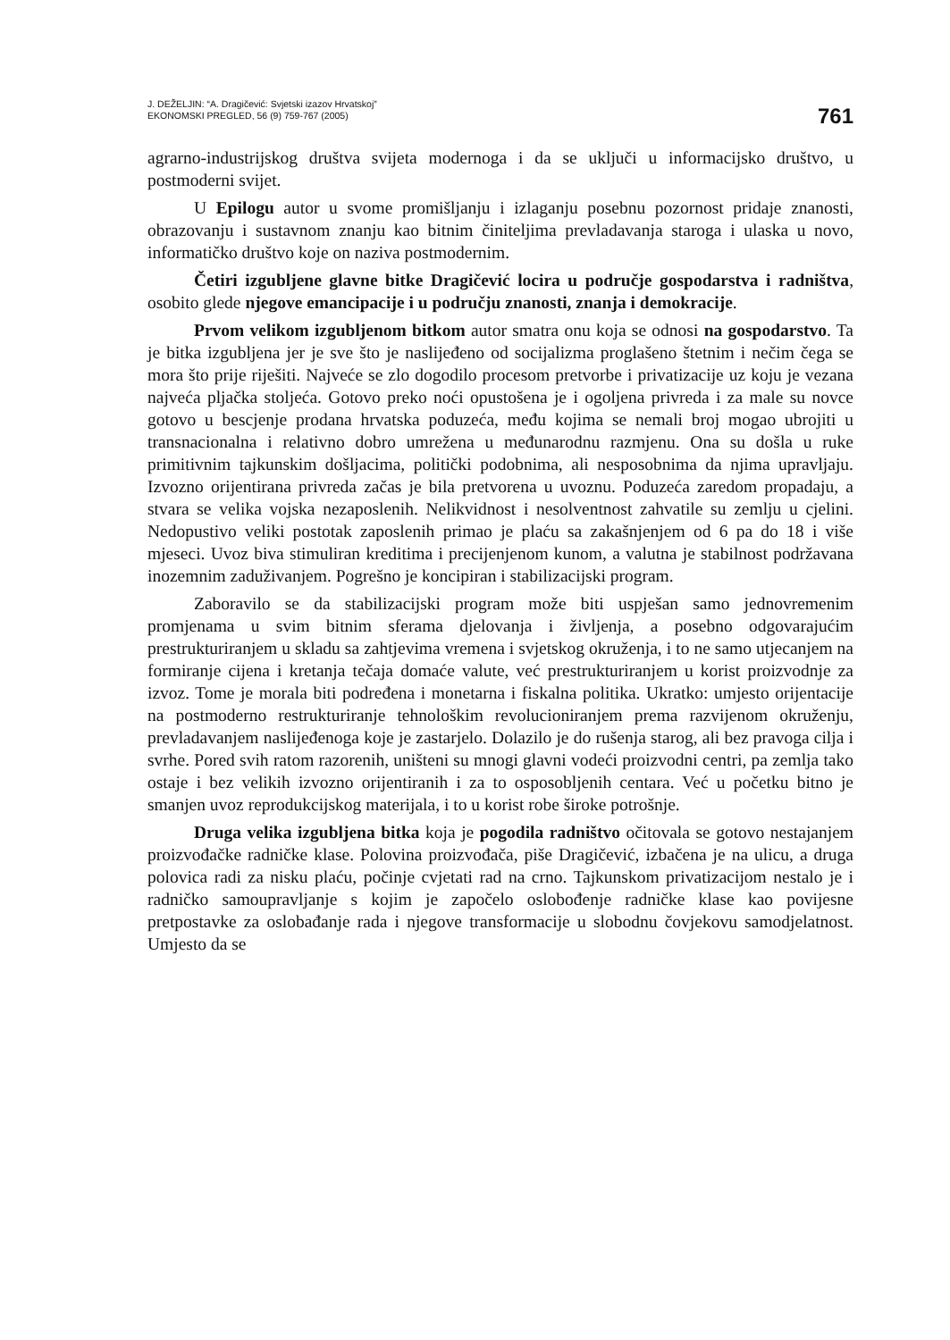J. DEŽELJIN: “A. Dragičević: Svjetski izazov Hrvatskoj”
EKONOMSKI PREGLED, 56 (9) 759-767 (2005)
761
agrarno-industrijskog društva svijeta modernoga i da se uključi u informacijsko društvo, u postmoderni svijet.
U Epilogu autor u svome promišljanju i izlaganju posebnu pozornost pridaje znanosti, obrazovanju i sustavnom znanju kao bitnim činiteljima prevladavanja staroga i ulaska u novo, informatičko društvo koje on naziva postmodernim.
Četiri izgubljene glavne bitke Dragičević locira u područje gospodarstva i radništva, osobito glede njegove emancipacije i u području znanosti, znanja i demokracije.
Prvom velikom izgubljenom bitkom autor smatra onu koja se odnosi na gospodarstvo. Ta je bitka izgubljena jer je sve što je naslijeđeno od socijalizma proglašeno štetnim i nečim čega se mora što prije riješiti. Najveće se zlo dogodilo procesom pretvorbe i privatizacije uz koju je vezana najveća pljačka stoljeća. Gotovo preko noći opustošena je i ogoljena privreda i za male su novce gotovo u bescjenje prodana hrvatska poduzeća, među kojima se nemali broj mogao ubrojiti u transnacionalna i relativno dobro umrežena u međunarodnu razmjenu. Ona su došla u ruke primitivnim tajkunskim došljacima, politički podobnima, ali nesposobnima da njima upravljaju. Izvozno orijentirana privreda začas je bila pretvorena u uvoznu. Poduzeća zaredom propadaju, a stvara se velika vojska nezaposlenih. Nelikvidnost i nesolventnost zahvatile su zemlju u cjelini. Nedopustivo veliki postotak zaposlenih primao je plaću sa zakašnjenjem od 6 pa do 18 i više mjeseci. Uvoz biva stimuliran kreditima i precijenjenom kunom, a valutna je stabilnost podržavana inozemnim zaduživanjem. Pogrešno je koncipiran i stabilizacijski program.
Zaboravilo se da stabilizacijski program može biti uspješan samo jednovremenim promjenama u svim bitnim sferama djelovanja i življenja, a posebno odgovarajućim prestrukturiranjem u skladu sa zahtjevima vremena i svjetskog okruženja, i to ne samo utjecanjem na formiranje cijena i kretanja tečaja domaće valute, već prestrukturiranjem u korist proizvodnje za izvoz. Tome je morala biti podređena i monetarna i fiskalna politika. Ukratko: umjesto orijentacije na postmoderno restrukturiranje tehnološkim revolucioniranjem prema razvijenom okruženju, prevladavanjem naslijeđenoga koje je zastarjelo. Dolazilo je do rušenja starog, ali bez pravoga cilja i svrhe. Pored svih ratom razorenih, uništeni su mnogi glavni vodeći proizvodni centri, pa zemlja tako ostaje i bez velikih izvozno orijentiranih i za to osposobljenih centara. Već u početku bitno je smanjen uvoz reprodukcijskog materijala, i to u korist robe široke potrošnje.
Druga velika izgubljena bitka koja je pogodila radništvo očitovala se gotovo nestajanjem proizvođačke radničke klase. Polovina proizvođača, piše Dragičević, izbačena je na ulicu, a druga polovica radi za nisku plaću, počinje cvjetati rad na crno. Tajkunskom privatizacijom nestalo je i radničko samoupravljanje s kojim je započelo oslobođenje radničke klase kao povijesne pretpostavke za oslobađanje rada i njegove transformacije u slobodnu čovjekovu samodjelatnost. Umjesto da se